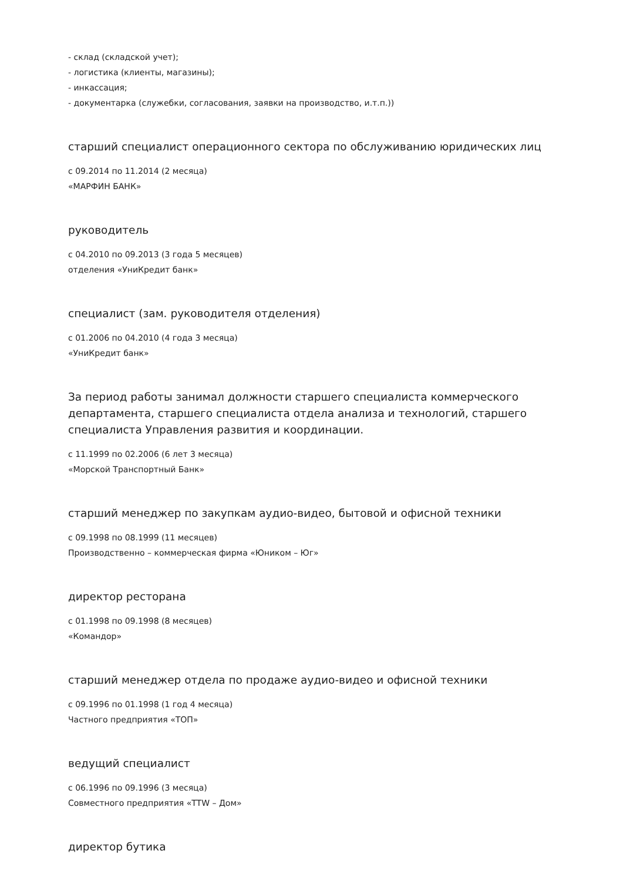- склад (складской учет);
- логистика (клиенты, магазины);
- инкассация;
- документарка (служебки, согласования, заявки на производство, и.т.п.))
старший специалист операционного сектора по обслуживанию юридических лиц
с 09.2014 по 11.2014 (2 месяца)
«МАРФИН БАНК»
руководитель
с 04.2010 по 09.2013 (3 года 5 месяцев)
отделения «УниКредит банк»
специалист (зам. руководителя отделения)
с 01.2006 по 04.2010 (4 года 3 месяца)
«УниКредит банк»
За период работы занимал должности старшего специалиста коммерческого департамента, старшего специалиста отдела анализа и технологий, старшего специалиста Управления развития и координации.
с 11.1999 по 02.2006 (6 лет 3 месяца)
«Морской Транспортный Банк»
старший менеджер по закупкам аудио-видео, бытовой и офисной техники
с 09.1998 по 08.1999 (11 месяцев)
Производственно – коммерческая фирма «Юником – Юг»
директор ресторана
с 01.1998 по 09.1998 (8 месяцев)
«Командор»
старший менеджер отдела по продаже аудио-видео и офисной техники
с 09.1996 по 01.1998 (1 год 4 месяца)
Частного предприятия «ТОП»
ведущий специалист
с 06.1996 по 09.1996 (3 месяца)
Совместного предприятия «TTW – Дом»
директор бутика